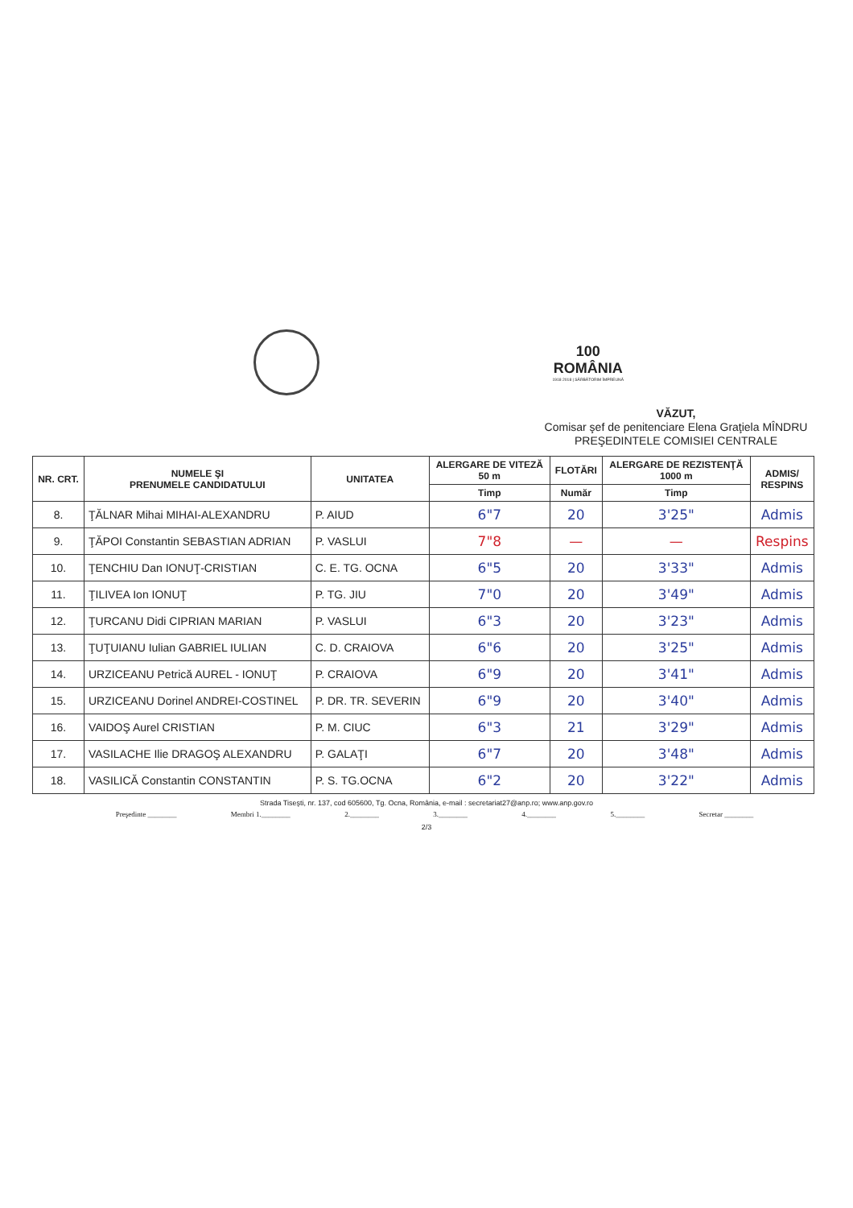100
ROMÂNIA
1918 2018 | SĂRBĂTORIM ÎMPREUNĂ
VĂZUT,
Comisar şef de penitenciare Elena Graţiela MÎNDRU
PREŞEDINTELE COMISIEI CENTRALE
| NR. CRT. | NUMELE ŞI PRENUMELE CANDIDATULUI | UNITATEA | ALERGARE DE VITEZĂ 50 m | FLOTĂRI | ALERGARE DE REZISTENŢĂ 1000 m | ADMIS/ RESPINS |
| --- | --- | --- | --- | --- | --- | --- |
| | | | Timp | Număr | Timp | |
| 8. | ŢĂLNAR Mihai MIHAI-ALEXANDRU | P. AIUD | 6"7 | 20 | 3'25" | Admis |
| 9. | ŢĂPOI Constantin SEBASTIAN ADRIAN | P. VASLUI | 7"8 | — | — | Respins |
| 10. | ŢENCHIU Dan IONUŢ-CRISTIAN | C. E. TG. OCNA | 6"5 | 20 | 3'33" | Admis |
| 11. | ŢILIVEA Ion IONUŢ | P. TG. JIU | 7"0 | 20 | 3'49" | Admis |
| 12. | ŢURCANU Didi CIPRIAN MARIAN | P. VASLUI | 6"3 | 20 | 3'23" | Admis |
| 13. | ŢUŢUIANU Iulian GABRIEL IULIAN | C. D. CRAIOVA | 6"6 | 20 | 3'25" | Admis |
| 14. | URZICEANU Petrică AUREL - IONUŢ | P. CRAIOVA | 6"9 | 20 | 3'41" | Admis |
| 15. | URZICEANU Dorinel ANDREI-COSTINEL | P. DR. TR. SEVERIN | 6"9 | 20 | 3'40" | Admis |
| 16. | VAIDOŞ Aurel CRISTIAN | P. M. CIUC | 6"3 | 21 | 3'29" | Admis |
| 17. | VASILACHE Ilie DRAGOŞ ALEXANDRU | P. GALAŢI | 6"7 | 20 | 3'48" | Admis |
| 18. | VASILICĂ Constantin CONSTANTIN | P. S. TG.OCNA | 6"2 | 20 | 3'22" | Admis |
Strada Tiseşti, nr. 137, cod 605600, Tg. Ocna, România, e-mail : secretariat27@anp.ro; www.anp.gov.ro
Preşedinte ________ Membri 1.________ 2.________ 3.________ 4.________ 5.________ Secretar ________
2/3